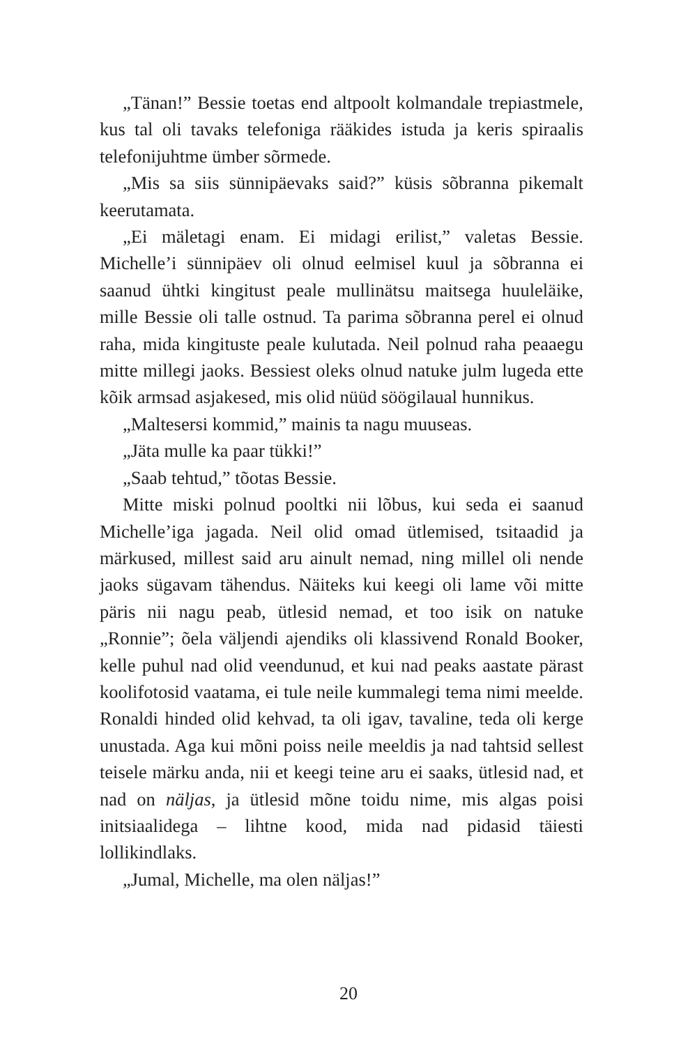„Tänan!” Bessie toetas end altpoolt kolmandale trepiastmele, kus tal oli tavaks telefoniga rääkides istuda ja keris spiraalis telefonijuhtme ümber sõrmede.
„Mis sa siis sünnipäevaks said?” küsis sõbranna pikemalt keerutamata.
„Ei mäletagi enam. Ei midagi erilist,” valetas Bessie. Michelle’i sünnipäev oli olnud eelmisel kuul ja sõbranna ei saanud ühtki kingitust peale mullinätsu maitsega huuleläike, mille Bessie oli talle ostnud. Ta parima sõbranna perel ei olnud raha, mida kingituste peale kulutada. Neil polnud raha peaaegu mitte millegi jaoks. Bessiest oleks olnud natuke julm lugeda ette kõik armsad asjakesed, mis olid nüüd söögilaual hunnikus.
„Maltesersi kommid,” mainis ta nagu muuseas.
„Jäta mulle ka paar tükki!”
„Saab tehtud,” tõotas Bessie.
Mitte miski polnud pooltki nii lõbus, kui seda ei saanud Michelle’iga jagada. Neil olid omad ütlemised, tsitaadid ja märkused, millest said aru ainult nemad, ning millel oli nende jaoks sügavam tähendus. Näiteks kui keegi oli lame või mitte päris nii nagu peab, ütlesid nemad, et too isik on natuke „Ronnie”; õela väljendi ajendiks oli klassivend Ronald Booker, kelle puhul nad olid veendunud, et kui nad peaks aastate pärast koolifotosid vaatama, ei tule neile kummalegi tema nimi meelde. Ronaldi hinded olid kehvad, ta oli igav, tavaline, teda oli kerge unustada. Aga kui mõni poiss neile meeldis ja nad tahtsid sellest teisele märku anda, nii et keegi teine aru ei saaks, ütlesid nad, et nad on näljas, ja ütlesid mõne toidu nime, mis algas poisi initsiaalidega – lihtne kood, mida nad pidasid täiesti lollikindlaks.
„Jumal, Michelle, ma olen näljas!”
20